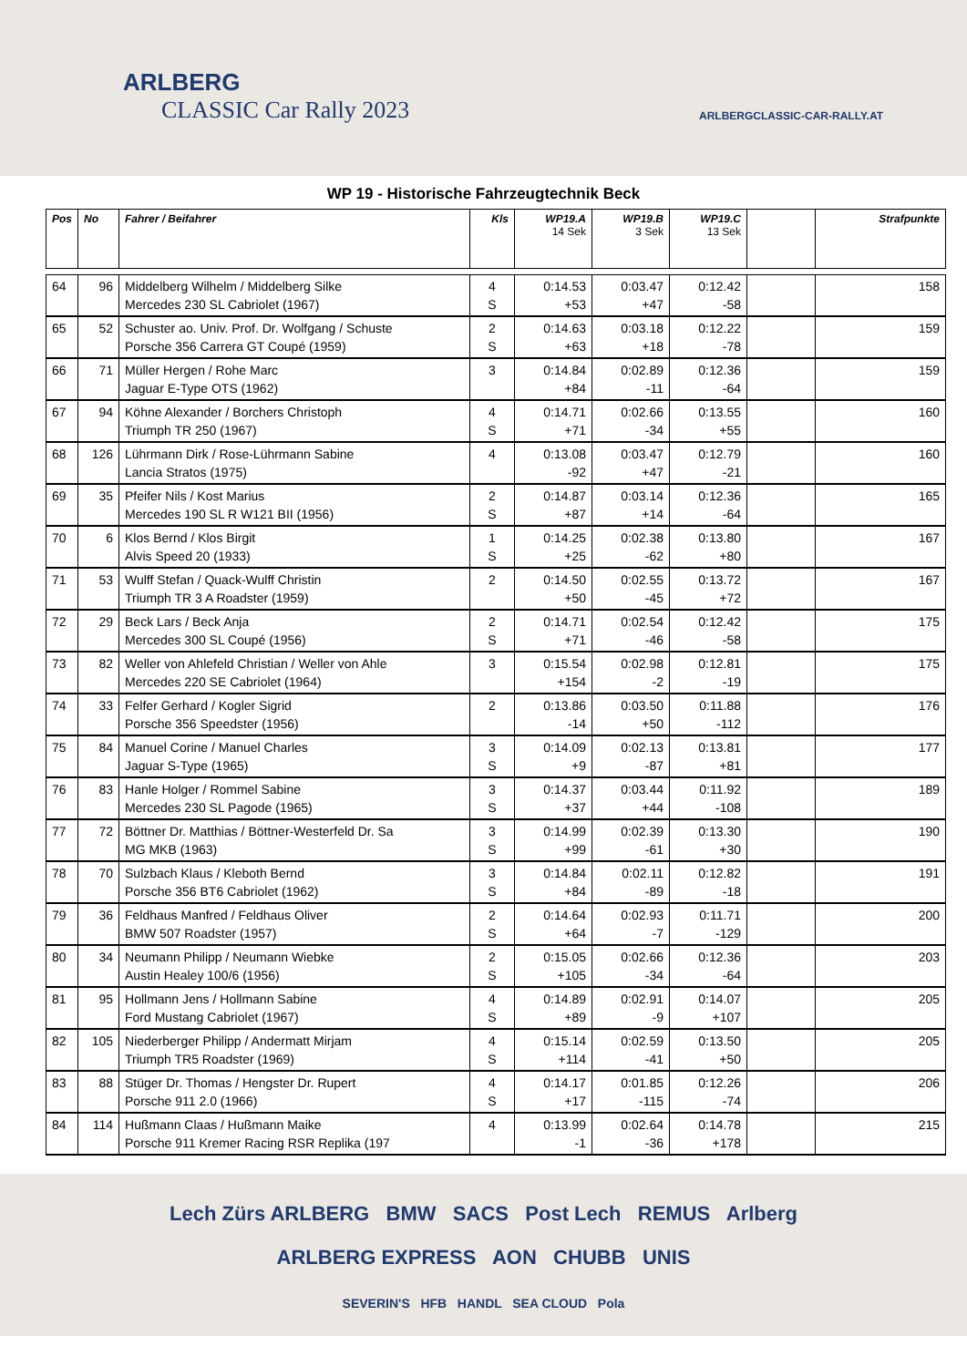ARLBERG
CLASSIC Car Rally 2023
ARLBERGCLASSIC-CAR-RALLY.AT
WP 19 - Historische Fahrzeugtechnik Beck
| Pos | No | Fahrer / Beifahrer | Kls | WP19.A 14 Sek | WP19.B 3 Sek | WP19.C 13 Sek | | Strafpunkte |
| --- | --- | --- | --- | --- | --- | --- | --- | --- |
| 64 | 96 | Middelberg Wilhelm / Middelberg Silke Mercedes 230 SL Cabriolet (1967) | 4 S | 0:14.53 +53 | 0:03.47 +47 | 0:12.42 -58 | | 158 |
| 65 | 52 | Schuster ao. Univ. Prof. Dr. Wolfgang / Schuste Porsche 356 Carrera GT Coupé (1959) | 2 S | 0:14.63 +63 | 0:03.18 +18 | 0:12.22 -78 | | 159 |
| 66 | 71 | Müller Hergen / Rohe Marc Jaguar E-Type OTS (1962) | 3 | 0:14.84 +84 | 0:02.89 -11 | 0:12.36 -64 | | 159 |
| 67 | 94 | Köhne Alexander / Borchers Christoph Triumph TR 250 (1967) | 4 S | 0:14.71 +71 | 0:02.66 -34 | 0:13.55 +55 | | 160 |
| 68 | 126 | Lührmann Dirk / Rose-Lührmann Sabine Lancia Stratos (1975) | 4 | 0:13.08 -92 | 0:03.47 +47 | 0:12.79 -21 | | 160 |
| 69 | 35 | Pfeifer Nils / Kost Marius Mercedes 190 SL R W121 BII (1956) | 2 S | 0:14.87 +87 | 0:03.14 +14 | 0:12.36 -64 | | 165 |
| 70 | 6 | Klos Bernd / Klos Birgit Alvis Speed 20 (1933) | 1 S | 0:14.25 +25 | 0:02.38 -62 | 0:13.80 +80 | | 167 |
| 71 | 53 | Wulff Stefan / Quack-Wulff Christin Triumph TR 3 A Roadster (1959) | 2 | 0:14.50 +50 | 0:02.55 -45 | 0:13.72 +72 | | 167 |
| 72 | 29 | Beck Lars / Beck Anja Mercedes 300 SL Coupé (1956) | 2 S | 0:14.71 +71 | 0:02.54 -46 | 0:12.42 -58 | | 175 |
| 73 | 82 | Weller von Ahlefeld Christian / Weller von Ahle Mercedes 220 SE Cabriolet (1964) | 3 | 0:15.54 +154 | 0:02.98 -2 | 0:12.81 -19 | | 175 |
| 74 | 33 | Felfer Gerhard / Kogler Sigrid Porsche 356 Speedster (1956) | 2 | 0:13.86 -14 | 0:03.50 +50 | 0:11.88 -112 | | 176 |
| 75 | 84 | Manuel Corine / Manuel Charles Jaguar S-Type (1965) | 3 S | 0:14.09 +9 | 0:02.13 -87 | 0:13.81 +81 | | 177 |
| 76 | 83 | Hanle Holger / Rommel Sabine Mercedes 230 SL Pagode (1965) | 3 S | 0:14.37 +37 | 0:03.44 +44 | 0:11.92 -108 | | 189 |
| 77 | 72 | Böttner Dr. Matthias / Böttner-Westerfeld Dr. Sa MG MKB (1963) | 3 S | 0:14.99 +99 | 0:02.39 -61 | 0:13.30 +30 | | 190 |
| 78 | 70 | Sulzbach Klaus / Kleboth Bernd Porsche 356 BT6 Cabriolet (1962) | 3 S | 0:14.84 +84 | 0:02.11 -89 | 0:12.82 -18 | | 191 |
| 79 | 36 | Feldhaus Manfred / Feldhaus Oliver BMW 507 Roadster (1957) | 2 S | 0:14.64 +64 | 0:02.93 -7 | 0:11.71 -129 | | 200 |
| 80 | 34 | Neumann Philipp / Neumann Wiebke Austin Healey 100/6 (1956) | 2 S | 0:15.05 +105 | 0:02.66 -34 | 0:12.36 -64 | | 203 |
| 81 | 95 | Hollmann Jens / Hollmann Sabine Ford Mustang Cabriolet (1967) | 4 S | 0:14.89 +89 | 0:02.91 -9 | 0:14.07 +107 | | 205 |
| 82 | 105 | Niederberger Philipp / Andermatt Mirjam Triumph TR5 Roadster (1969) | 4 S | 0:15.14 +114 | 0:02.59 -41 | 0:13.50 +50 | | 205 |
| 83 | 88 | Stüger Dr. Thomas / Hengster Dr. Rupert Porsche 911 2.0 (1966) | 4 S | 0:14.17 +17 | 0:01.85 -115 | 0:12.26 -74 | | 206 |
| 84 | 114 | Hußmann Claas / Hußmann Maike Porsche 911 Kremer Racing RSR Replika (197 | 4 | 0:13.99 -1 | 0:02.64 -36 | 0:14.78 +178 | | 215 |
Lech Zürs ARLBERG BMW SACS Post Lech REMUS Arlberg
ARLBERG EXPRESS AON CHUBB UNIS
SEVERIN'S HFB HANDL SEA CLOUD Pola